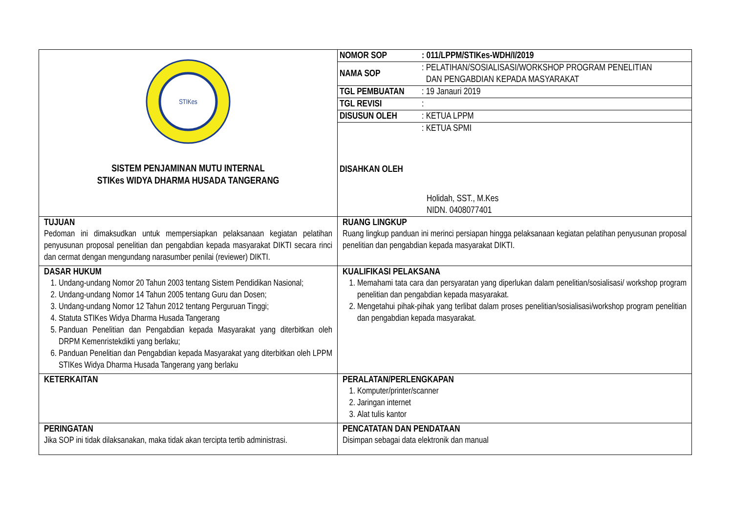| STIKes SISTEM PENJAMINAN MUTU INTERNAL STIKes WIDYA DHARMA HUSADA TANGERANG | / NOMOR SOP / : 011/LPPM/STIKes-WDH/I/2019 / / NAMA SOP / : PELATIHAN/SOSIALISASI/WORKSHOP PROGRAM PENELITIAN DAN PENGABDIAN KEPADA MASYARAKAT / / TGL PEMBUATAN / : 19 Janauri 2019 / / TGL REVISI / : / / DISUSUN OLEH / : KETUA LPPM / / DISAHKAN OLEH / : KETUA SPMI Holidah, SST., M.Kes NIDN. 0408077401 / |
| TUJUAN Pedoman ini dimaksudkan untuk mempersiapkan pelaksanaan kegiatan pelatihan penyusunan proposal penelitian dan pengabdian kepada masyarakat DIKTI secara rinci dan cermat dengan mengundang narasumber penilai (reviewer) DIKTI. | RUANG LINGKUP Ruang lingkup panduan ini merinci persiapan hingga pelaksanaan kegiatan pelatihan penyusunan proposal penelitian dan pengabdian kepada masyarakat DIKTI. |
| DASAR HUKUM 1. Undang-undang Nomor 20 Tahun 2003 tentang Sistem Pendidikan Nasional; 2. Undang-undang Nomor 14 Tahun 2005 tentang Guru dan Dosen; 3. Undang-undang Nomor 12 Tahun 2012 tentang Perguruan Tinggi; 4. Statuta STIKes Widya Dharma Husada Tangerang 5. Panduan Penelitian dan Pengabdian kepada Masyarakat yang diterbitkan oleh DRPM Kemenristekdikti yang berlaku; 6. Panduan Penelitian dan Pengabdian kepada Masyarakat yang diterbitkan oleh LPPM STIKes Widya Dharma Husada Tangerang yang berlaku | KUALIFIKASI PELAKSANA 1. Memahami tata cara dan persyaratan yang diperlukan dalam penelitian/sosialisasi/ workshop program penelitian dan pengabdian kepada masyarakat. 2. Mengetahui pihak-pihak yang terlibat dalam proses penelitian/sosialisasi/workshop program penelitian dan pengabdian kepada masyarakat. |
| KETERKAITAN | PERALATAN/PERLENGKAPAN 1. Komputer/printer/scanner 2. Jaringan internet 3. Alat tulis kantor |
| PERINGATAN Jika SOP ini tidak dilaksanakan, maka tidak akan tercipta tertib administrasi. | PENCATATAN DAN PENDATAAN Disimpan sebagai data elektronik dan manual |